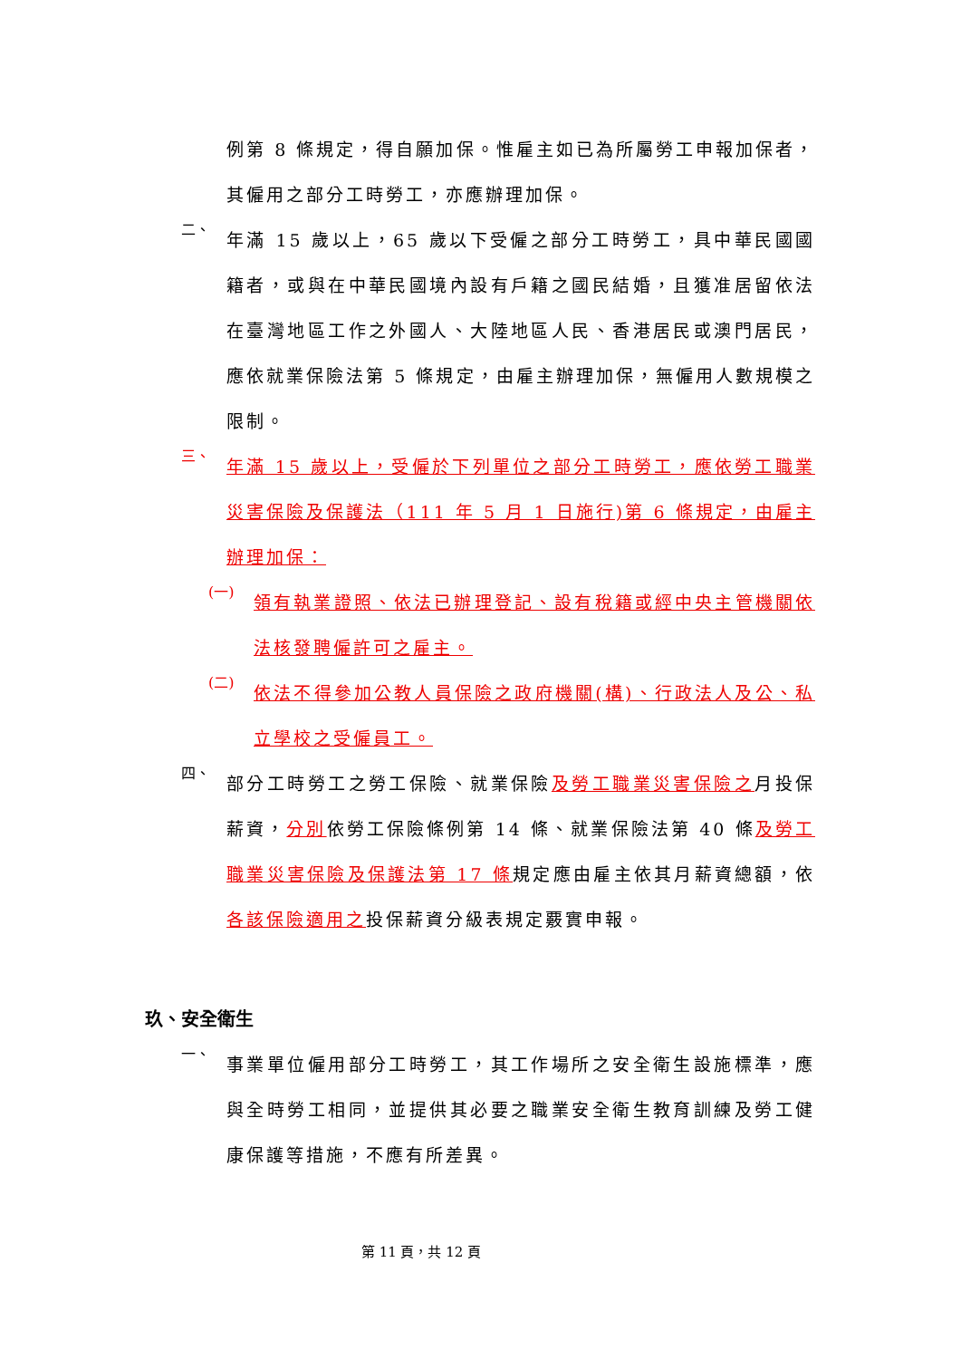例第 8 條規定，得自願加保。惟雇主如已為所屬勞工申報加保者，其僱用之部分工時勞工，亦應辦理加保。
二、
年滿 15 歲以上，65 歲以下受僱之部分工時勞工，具中華民國國籍者，或與在中華民國境內設有戶籍之國民結婚，且獲准居留依法在臺灣地區工作之外國人、大陸地區人民、香港居民或澳門居民，應依就業保險法第 5 條規定，由雇主辦理加保，無僱用人數規模之限制。
三、
年滿 15 歲以上，受僱於下列單位之部分工時勞工，應依勞工職業災害保險及保護法（111 年 5 月 1 日施行)第 6 條規定，由雇主辦理加保：
(一)
領有執業證照、依法已辦理登記、設有稅籍或經中央主管機關依法核發聘僱許可之雇主。
(二)
依法不得參加公教人員保險之政府機關(構)、行政法人及公、私立學校之受僱員工。
四、
部分工時勞工之勞工保險、就業保險及勞工職業災害保險之月投保薪資，分別依勞工保險條例第 14 條、就業保險法第 40 條及勞工職業災害保險及保護法第 17 條規定應由雇主依其月薪資總額，依各該保險適用之投保薪資分級表規定覈實申報。
玖、安全衛生
一、
事業單位僱用部分工時勞工，其工作場所之安全衛生設施標準，應與全時勞工相同，並提供其必要之職業安全衛生教育訓練及勞工健康保護等措施，不應有所差異。
第 11 頁，共 12 頁